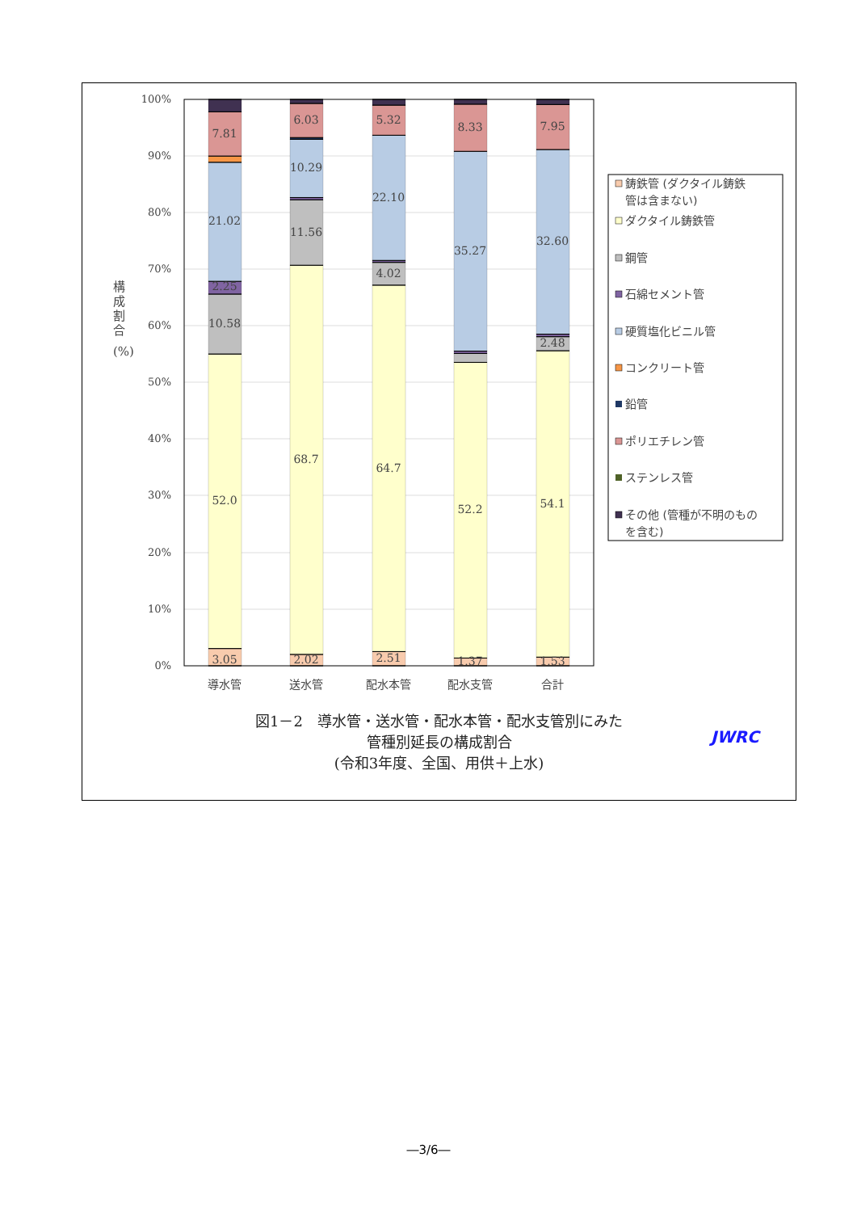100%
90%
80%
70%
60%
50%
40%
30%
20%
10%
0%
構
成
割
合
(%)
3.05
52.0
10.58
2.25
21.02
7.81
2.02
68.7
11.56
10.29
6.03
2.51
64.7
4.02
22.10
5.32
1.37
52.2
35.27
8.33
1.53
54.1
2.48
32.60
7.95
導水管
送水管
配水本管
配水支管
合計
鋳鉄管 (ダクタイル鋳鉄
管は含まない)
ダクタイル鋳鉄管
鋼管
石綿セメント管
硬質塩化ビニル管
コンクリート管
鉛管
ポリエチレン管
ステンレス管
その他 (管種が不明のもの
を含む)
図1－2　導水管・送水管・配水本管・配水支管別にみた
管種別延長の構成割合
(令和3年度、全国、用供＋上水)
JWRC
―3/6―